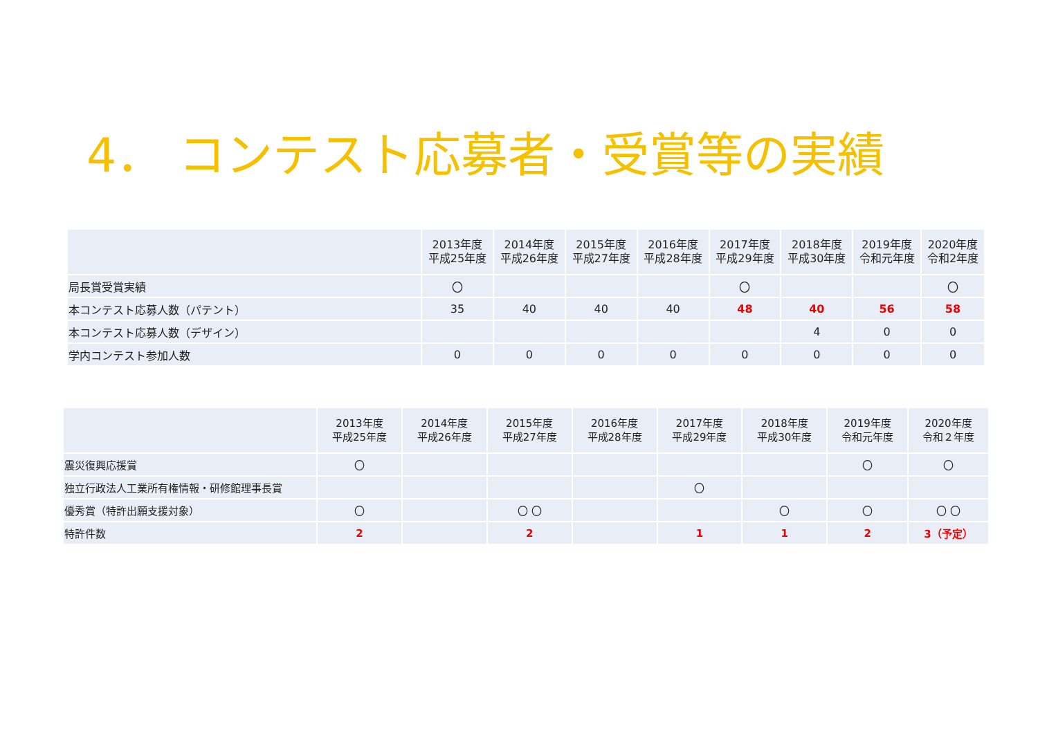4． コンテスト応募者・受賞等の実績
| | 2013年度 平成25年度 | 2014年度 平成26年度 | 2015年度 平成27年度 | 2016年度 平成28年度 | 2017年度 平成29年度 | 2018年度 平成30年度 | 2019年度 令和元年度 | 2020年度 令和2年度 |
| --- | --- | --- | --- | --- | --- | --- | --- | --- |
| 局長賞受賞実績 | 〇 | | | | 〇 | | | 〇 |
| 本コンテスト応募人数（パテント） | 35 | 40 | 40 | 40 | 48 | 40 | 56 | 58 |
| 本コンテスト応募人数（デザイン） | | | | | | 4 | 0 | 0 |
| 学内コンテスト参加人数 | 0 | 0 | 0 | 0 | 0 | 0 | 0 | 0 |
| | 2013年度 平成25年度 | 2014年度 平成26年度 | 2015年度 平成27年度 | 2016年度 平成28年度 | 2017年度 平成29年度 | 2018年度 平成30年度 | 2019年度 令和元年度 | 2020年度 令和２年度 |
| --- | --- | --- | --- | --- | --- | --- | --- | --- |
| 震災復興応援賞 | 〇 | | | | | | 〇 | 〇 |
| 独立行政法人工業所有権情報・研修館理事長賞 | | | | | 〇 | | | |
| 優秀賞（特許出願支援対象） | 〇 | | 〇 〇 | | | 〇 | 〇 | 〇 〇 |
| 特許件数 | 2 | | 2 | | 1 | 1 | 2 | 3（予定） |